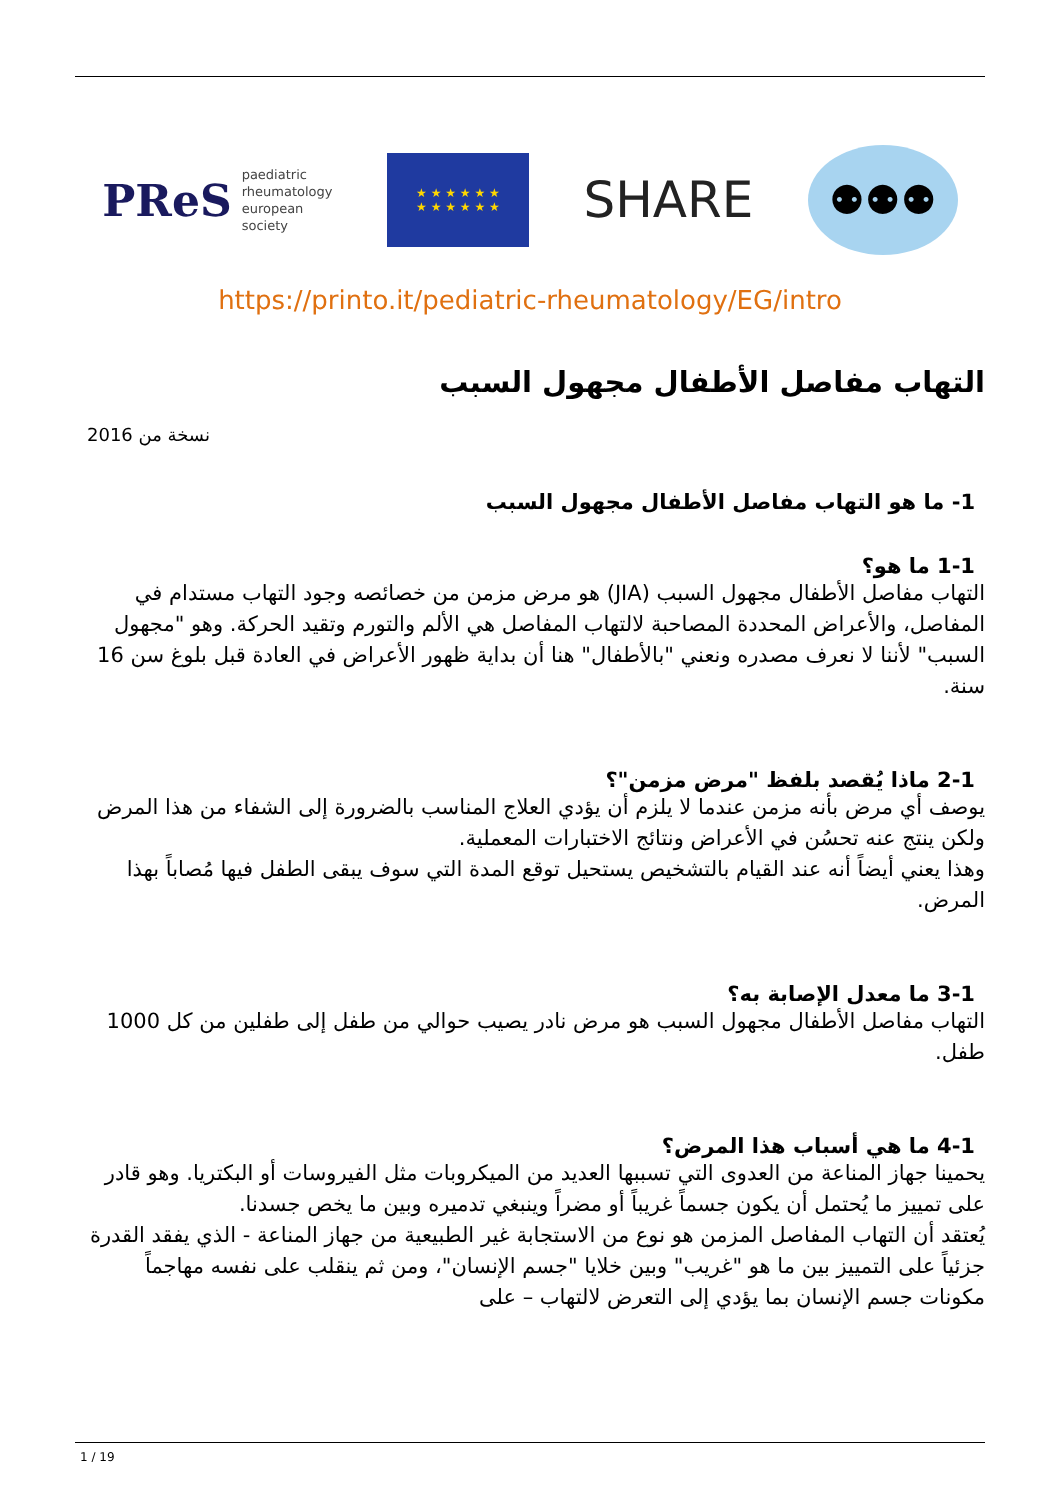PReS paediatric
rheumatology
european
society
★ ★ ★ ★ ★ ★
★ ★ ★ ★ ★ ★
SHARE
⚉⚉⚉
https://printo.it/pediatric-rheumatology/EG/intro
التهاب مفاصل الأطفال مجهول السبب
نسخة من 2016
1- ما هو التهاب مفاصل الأطفال مجهول السبب
1-1 ما هو؟
التهاب مفاصل الأطفال مجهول السبب (JIA) هو مرض مزمن من خصائصه وجود التهاب مستدام في المفاصل، والأعراض المحددة المصاحبة لالتهاب المفاصل هي الألم والتورم وتقيد الحركة. وهو "مجهول السبب" لأننا لا نعرف مصدره ونعني "بالأطفال" هنا أن بداية ظهور الأعراض في العادة قبل بلوغ سن 16 سنة.
2-1 ماذا يُقصد بلفظ "مرض مزمن"؟
يوصف أي مرض بأنه مزمن عندما لا يلزم أن يؤدي العلاج المناسب بالضرورة إلى الشفاء من هذا المرض ولكن ينتج عنه تحسُن في الأعراض ونتائج الاختبارات المعملية.
وهذا يعني أيضاً أنه عند القيام بالتشخيص يستحيل توقع المدة التي سوف يبقى الطفل فيها مُصاباً بهذا المرض.
3-1 ما معدل الإصابة به؟
التهاب مفاصل الأطفال مجهول السبب هو مرض نادر يصيب حوالي من طفل إلى طفلين من كل 1000 طفل.
4-1 ما هي أسباب هذا المرض؟
يحمينا جهاز المناعة من العدوى التي تسببها العديد من الميكروبات مثل الفيروسات أو البكتريا. وهو قادر على تمييز ما يُحتمل أن يكون جسماً غريباً أو مضراً وينبغي تدميره وبين ما يخص جسدنا.
يُعتقد أن التهاب المفاصل المزمن هو نوع من الاستجابة غير الطبيعية من جهاز المناعة - الذي يفقد القدرة جزئياً على التمييز بين ما هو "غريب" وبين خلايا "جسم الإنسان"، ومن ثم ينقلب على نفسه مهاجماً مكونات جسم الإنسان بما يؤدي إلى التعرض لالتهاب – على
1 / 19